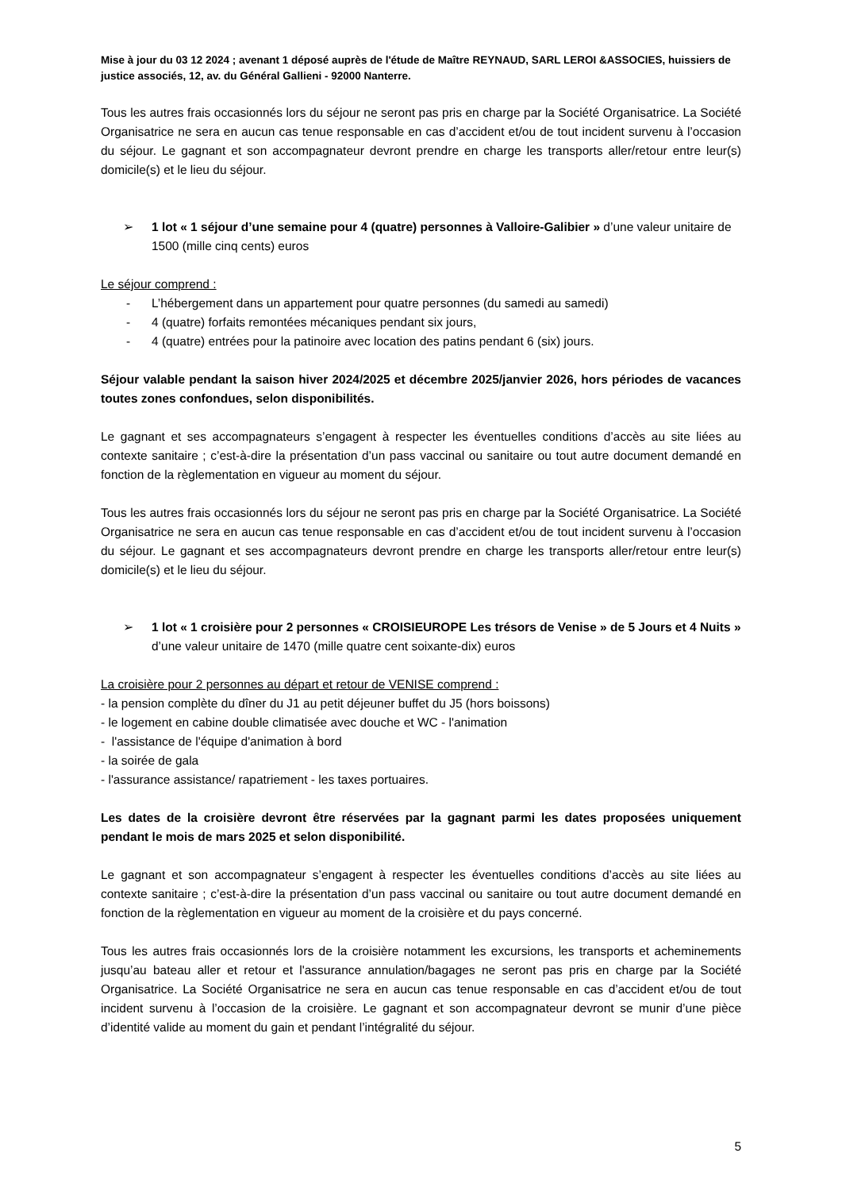Mise à jour du 03 12 2024 ; avenant 1 déposé auprès de l'étude de Maître REYNAUD, SARL LEROI &ASSOCIES, huissiers de justice associés, 12, av. du Général Gallieni - 92000 Nanterre.
Tous les autres frais occasionnés lors du séjour ne seront pas pris en charge par la Société Organisatrice. La Société Organisatrice ne sera en aucun cas tenue responsable en cas d’accident et/ou de tout incident survenu à l’occasion du séjour. Le gagnant et son accompagnateur devront prendre en charge les transports aller/retour entre leur(s) domicile(s) et le lieu du séjour.
➢ 1 lot « 1 séjour d’une semaine pour 4 (quatre) personnes à Valloire-Galibier » d’une valeur unitaire de 1500 (mille cinq cents) euros
Le séjour comprend :
- L’hébergement dans un appartement pour quatre personnes (du samedi au samedi)
- 4 (quatre) forfaits remontées mécaniques pendant six jours,
- 4 (quatre) entrées pour la patinoire avec location des patins pendant 6 (six) jours.
Séjour valable pendant la saison hiver 2024/2025 et décembre 2025/janvier 2026, hors périodes de vacances toutes zones confondues, selon disponibilités.
Le gagnant et ses accompagnateurs s’engagent à respecter les éventuelles conditions d’accès au site liées au contexte sanitaire ; c’est-à-dire la présentation d’un pass vaccinal ou sanitaire ou tout autre document demandé en fonction de la règlementation en vigueur au moment du séjour.
Tous les autres frais occasionnés lors du séjour ne seront pas pris en charge par la Société Organisatrice. La Société Organisatrice ne sera en aucun cas tenue responsable en cas d’accident et/ou de tout incident survenu à l’occasion du séjour. Le gagnant et ses accompagnateurs devront prendre en charge les transports aller/retour entre leur(s) domicile(s) et le lieu du séjour.
➢ 1 lot « 1 croisière pour 2 personnes « CROISIEUROPE Les trésors de Venise » de 5 Jours et 4 Nuits » d’une valeur unitaire de 1470 (mille quatre cent soixante-dix) euros
La croisière pour 2 personnes au départ et retour de VENISE comprend :
- la pension complète du dîner du J1 au petit déjeuner buffet du J5 (hors boissons)
- le logement en cabine double climatisée avec douche et WC - l'animation
- l'assistance de l'équipe d'animation à bord
- la soirée de gala
- l'assurance assistance/ rapatriement - les taxes portuaires.
Les dates de la croisière devront être réservées par la gagnant parmi les dates proposées uniquement pendant le mois de mars 2025 et selon disponibilité.
Le gagnant et son accompagnateur s’engagent à respecter les éventuelles conditions d’accès au site liées au contexte sanitaire ; c’est-à-dire la présentation d’un pass vaccinal ou sanitaire ou tout autre document demandé en fonction de la règlementation en vigueur au moment de la croisière et du pays concerné.
Tous les autres frais occasionnés lors de la croisière notamment les excursions, les transports et acheminements jusqu’au bateau aller et retour et l'assurance annulation/bagages ne seront pas pris en charge par la Société Organisatrice. La Société Organisatrice ne sera en aucun cas tenue responsable en cas d’accident et/ou de tout incident survenu à l’occasion de la croisière. Le gagnant et son accompagnateur devront se munir d’une pièce d’identité valide au moment du gain et pendant l’intégralité du séjour.
5